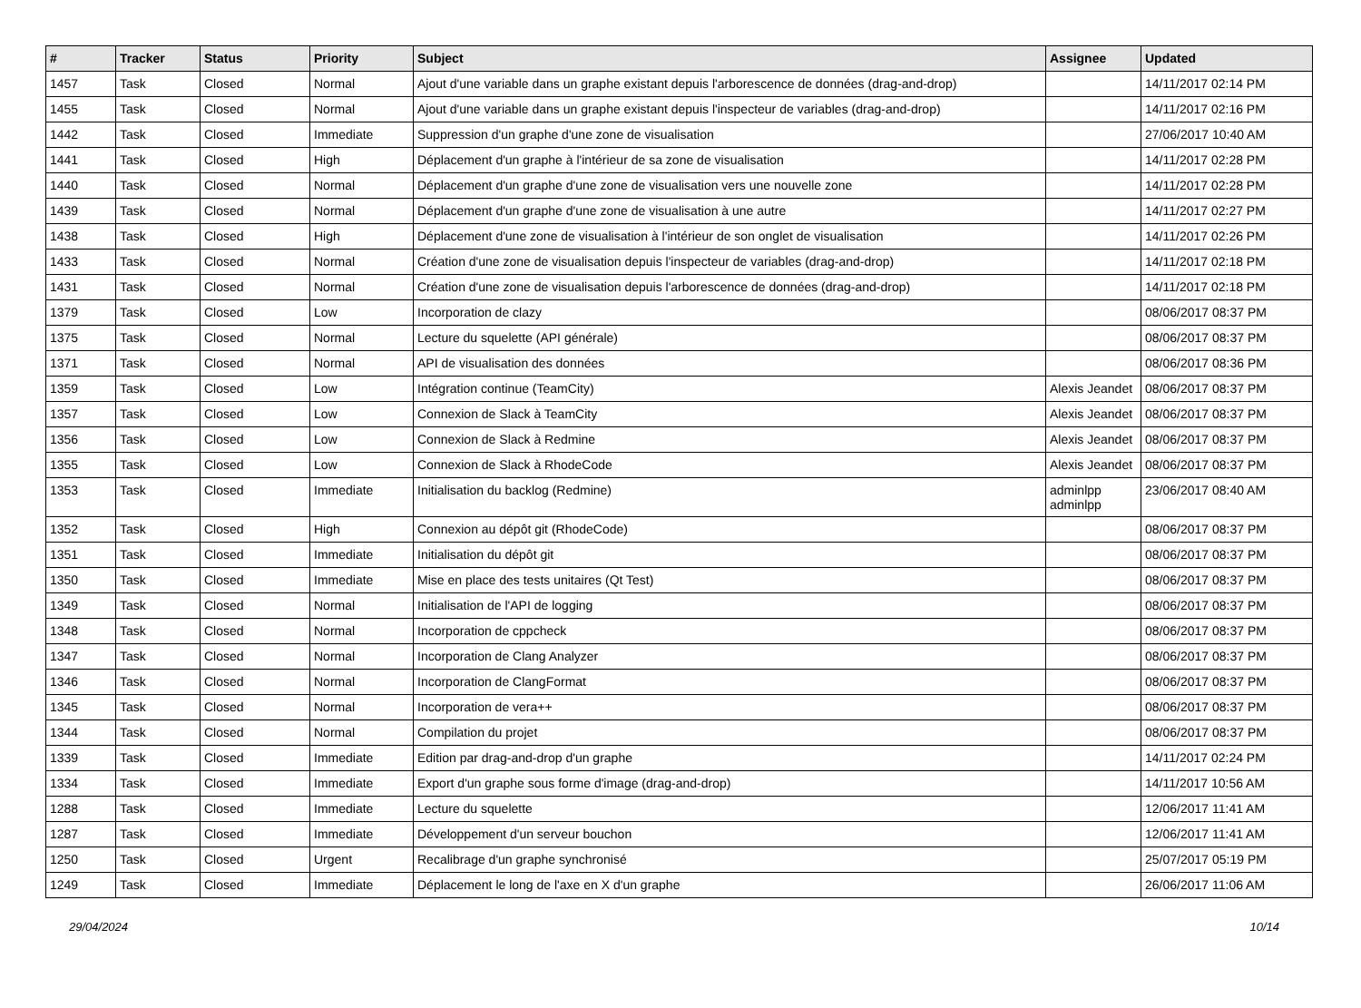| # | Tracker | Status | Priority | Subject | Assignee | Updated |
| --- | --- | --- | --- | --- | --- | --- |
| 1457 | Task | Closed | Normal | Ajout d'une variable dans un graphe existant depuis l'arborescence de données (drag-and-drop) | | 14/11/2017 02:14 PM |
| 1455 | Task | Closed | Normal | Ajout d'une variable dans un graphe existant depuis l'inspecteur de variables (drag-and-drop) | | 14/11/2017 02:16 PM |
| 1442 | Task | Closed | Immediate | Suppression d'un graphe d'une zone de visualisation | | 27/06/2017 10:40 AM |
| 1441 | Task | Closed | High | Déplacement d'un graphe à l'intérieur de sa zone de visualisation | | 14/11/2017 02:28 PM |
| 1440 | Task | Closed | Normal | Déplacement d'un graphe d'une zone de visualisation vers une nouvelle zone | | 14/11/2017 02:28 PM |
| 1439 | Task | Closed | Normal | Déplacement d'un graphe d'une zone de visualisation à une autre | | 14/11/2017 02:27 PM |
| 1438 | Task | Closed | High | Déplacement d'une zone de visualisation à l'intérieur de son onglet de visualisation | | 14/11/2017 02:26 PM |
| 1433 | Task | Closed | Normal | Création d'une zone de visualisation depuis l'inspecteur de variables (drag-and-drop) | | 14/11/2017 02:18 PM |
| 1431 | Task | Closed | Normal | Création d'une zone de visualisation depuis l'arborescence de données (drag-and-drop) | | 14/11/2017 02:18 PM |
| 1379 | Task | Closed | Low | Incorporation de clazy | | 08/06/2017 08:37 PM |
| 1375 | Task | Closed | Normal | Lecture du squelette (API générale) | | 08/06/2017 08:37 PM |
| 1371 | Task | Closed | Normal | API de visualisation des données | | 08/06/2017 08:36 PM |
| 1359 | Task | Closed | Low | Intégration continue (TeamCity) | Alexis Jeandet | 08/06/2017 08:37 PM |
| 1357 | Task | Closed | Low | Connexion de Slack à TeamCity | Alexis Jeandet | 08/06/2017 08:37 PM |
| 1356 | Task | Closed | Low | Connexion de Slack à Redmine | Alexis Jeandet | 08/06/2017 08:37 PM |
| 1355 | Task | Closed | Low | Connexion de Slack à RhodeCode | Alexis Jeandet | 08/06/2017 08:37 PM |
| 1353 | Task | Closed | Immediate | Initialisation du backlog (Redmine) | adminlpp adminlpp | 23/06/2017 08:40 AM |
| 1352 | Task | Closed | High | Connexion au dépôt git (RhodeCode) | | 08/06/2017 08:37 PM |
| 1351 | Task | Closed | Immediate | Initialisation du dépôt git | | 08/06/2017 08:37 PM |
| 1350 | Task | Closed | Immediate | Mise en place des tests unitaires (Qt Test) | | 08/06/2017 08:37 PM |
| 1349 | Task | Closed | Normal | Initialisation de l'API de logging | | 08/06/2017 08:37 PM |
| 1348 | Task | Closed | Normal | Incorporation de cppcheck | | 08/06/2017 08:37 PM |
| 1347 | Task | Closed | Normal | Incorporation de Clang Analyzer | | 08/06/2017 08:37 PM |
| 1346 | Task | Closed | Normal | Incorporation de ClangFormat | | 08/06/2017 08:37 PM |
| 1345 | Task | Closed | Normal | Incorporation de vera++ | | 08/06/2017 08:37 PM |
| 1344 | Task | Closed | Normal | Compilation du projet | | 08/06/2017 08:37 PM |
| 1339 | Task | Closed | Immediate | Edition par drag-and-drop d'un graphe | | 14/11/2017 02:24 PM |
| 1334 | Task | Closed | Immediate | Export d'un graphe sous forme d'image (drag-and-drop) | | 14/11/2017 10:56 AM |
| 1288 | Task | Closed | Immediate | Lecture du squelette | | 12/06/2017 11:41 AM |
| 1287 | Task | Closed | Immediate | Développement d'un serveur bouchon | | 12/06/2017 11:41 AM |
| 1250 | Task | Closed | Urgent | Recalibrage d'un graphe synchronisé | | 25/07/2017 05:19 PM |
| 1249 | Task | Closed | Immediate | Déplacement le long de l'axe en X d'un graphe | | 26/06/2017 11:06 AM |
29/04/2024 10/14